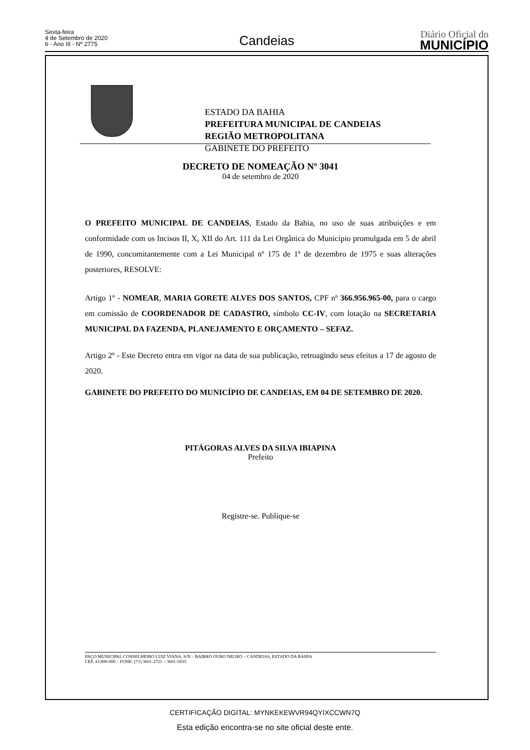Sexta-feira
4 de Setembro de 2020
6 - Ano III - Nº 2775
Candeias
Diário Oficial do
MUNICÍPIO
ESTADO DA BAHIA
PREFEITURA MUNICIPAL DE CANDEIAS
REGIÃO METROPOLITANA
GABINETE DO PREFEITO
DECRETO DE NOMEAÇÃO Nº 3041
04 de setembro de 2020
O PREFEITO MUNICIPAL DE CANDEIAS, Estado da Bahia, no uso de suas atribuições e em conformidade com os Incisos II, X, XII do Art. 111 da Lei Orgânica do Município promulgada em 5 de abril de 1990, concomitantemente com a Lei Municipal nº 175 de 1º de dezembro de 1975 e suas alterações posteriores, RESOLVE:
Artigo 1º - NOMEAR, MARIA GORETE ALVES DOS SANTOS, CPF nº 366.956.965-00, para o cargo em comissão de COORDENADOR DE CADASTRO, símbolo CC-IV, com lotação na SECRETARIA MUNICIPAL DA FAZENDA, PLANEJAMENTO E ORÇAMENTO – SEFAZ.
Artigo 2º - Este Decreto entra em vigor na data de sua publicação, retroagindo seus efeitos a 17 de agosto de 2020.
GABINETE DO PREFEITO DO MUNICÍPIO DE CANDEIAS, EM 04 DE SETEMBRO DE 2020.
PITÁGORAS ALVES DA SILVA IBIAPINA
Prefeito
Registre-se. Publique-se
PAÇO MUNICIPAL CONSELHEIRO LUIZ VIANA, S/N – BAIRRO OURO NEGRO – CANDEIAS, ESTADO DA BAHIA
CEP. 43.800-000 – FONE: (71) 3601-2721 – 3601-5035.
CERTIFICAÇÃO DIGITAL: MYNKEKEWVR94QYIXCCWN7Q
Esta edição encontra-se no site oficial deste ente.